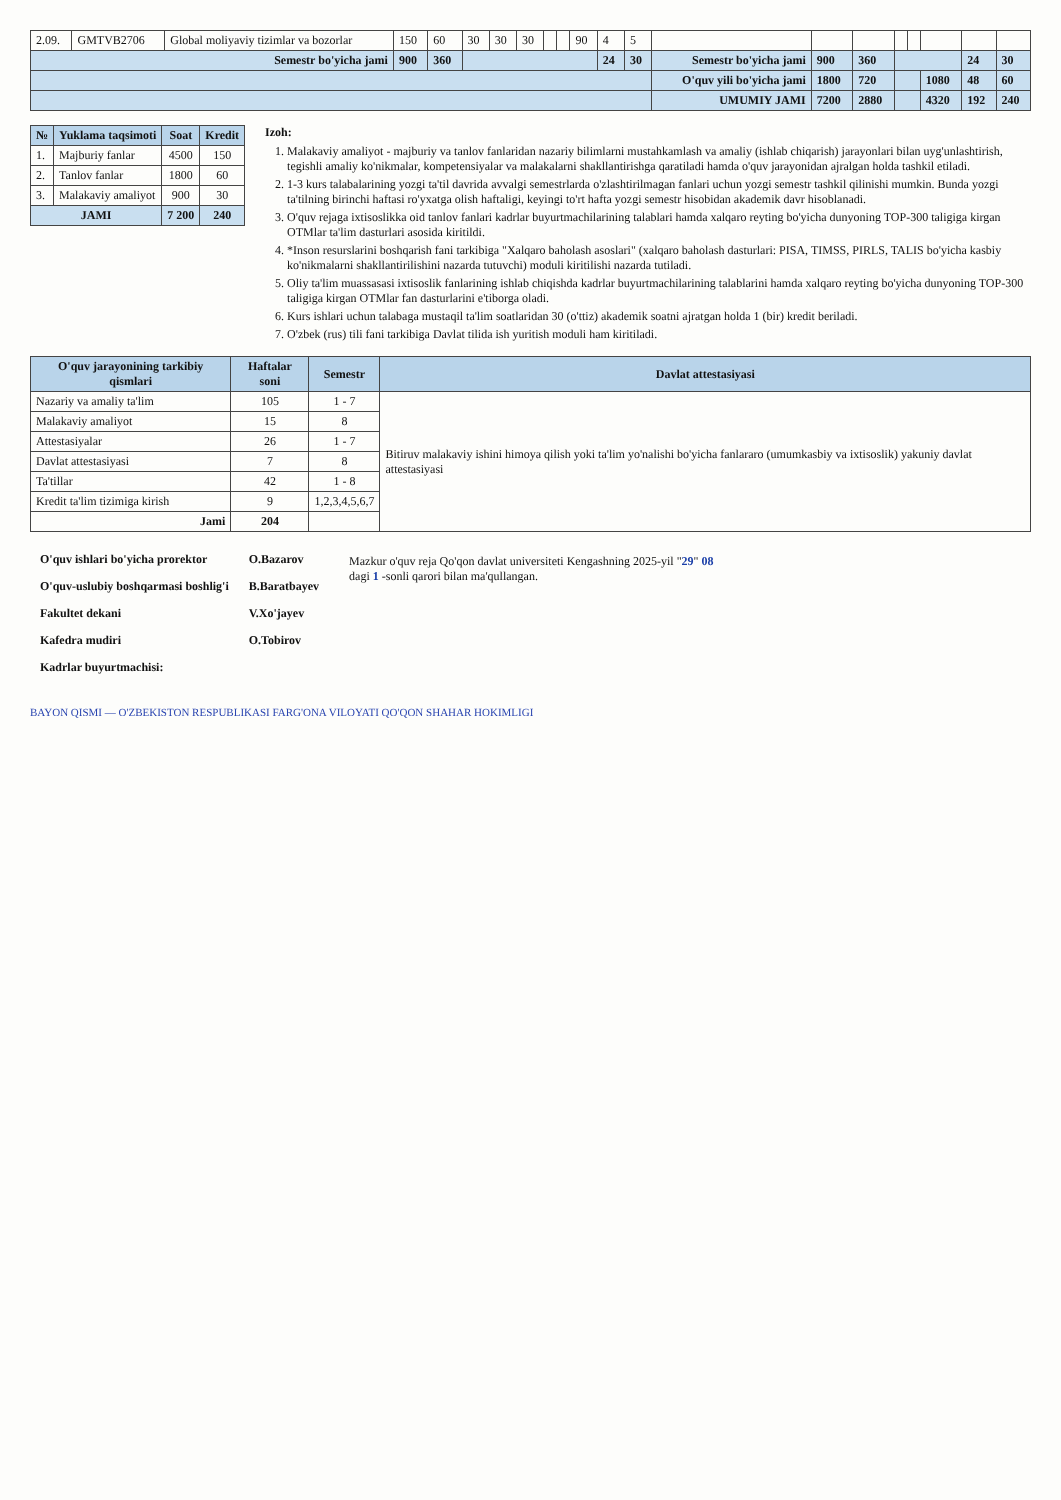| 2.09. | GMTVB2706 | Global moliyaviy tizimlar va bozorlar | 150 | 60 | 30 | 30 | 30 | | | 90 | 4 | 5 | | | | | | | | |
| Semestr bo'yicha jami | | | 900 | 360 | | | | | | | 24 | 30 | Semestr bo'yicha jami | 900 | 360 | | | | 24 | 30 |
| | | | | | | | | | | | | | O'quv yili bo'yicha jami | 1800 | 720 | | | 1080 | 48 | 60 |
| | | | | | | | | | | | | | UMUMIY JAMI | 7200 | 2880 | | | 4320 | 192 | 240 |
| № | Yuklama taqsimoti | Soat | Kredit |
| --- | --- | --- | --- |
| 1. | Majburiy fanlar | 4500 | 150 |
| 2. | Tanlov fanlar | 1800 | 60 |
| 3. | Malakaviy amaliyot | 900 | 30 |
| JAMI | | 7 200 | 240 |
Izoh:
1. Malakaviy amaliyot - majburiy va tanlov fanlaridan nazariy bilimlarni mustahkamlash va amaliy (ishlab chiqarish) jarayonlari bilan uyg'unlashtirish, tegishli amaliy ko'nikmalar, kompetensiyalar va malakalarni shakllantirishga qaratiladi hamda o'quv jarayonidan ajralgan holda tashkil etiladi.
2. 1-3 kurs talabalarining yozgi ta'til davrida avvalgi semestrlarda o'zlashtirilmagan fanlari uchun yozgi semestr tashkil qilinishi mumkin. Bunda yozgi ta'tilning birinchi haftasi ro'yxatga olish haftaligi, keyingi to'rt hafta yozgi semestr hisobidan akademik davr hisoblanadi.
3. O'quv rejaga ixtisoslikka oid tanlov fanlari kadrlar buyurtmachilarining talablari hamda xalqaro reyting bo'yicha dunyoning TOP-300 taligiga kirgan OTMlar ta'lim dasturlari asosida kiritildi.
4. *Inson resurslarini boshqarish fani tarkibiga "Xalqaro baholash asoslari" (xalqaro baholash dasturlari: PISA, TIMSS, PIRLS, TALIS bo'yicha kasbiy ko'nikmalarni shakllantirilishini nazarda tutuvchi) moduli kiritilishi nazarda tutiladi.
5. Oliy ta'lim muassasasi ixtisoslik fanlarining ishlab chiqishda kadrlar buyurtmachilarining talablarini hamda xalqaro reyting bo'yicha dunyoning TOP-300 taligiga kirgan OTMlar fan dasturlarini e'tiborga oladi.
6. Kurs ishlari uchun talabaga mustaqil ta'lim soatlaridan 30 (o'ttiz) akademik soatni ajratgan holda 1 (bir) kredit beriladi.
7. O'zbek (rus) tili fani tarkibiga Davlat tilida ish yuritish moduli ham kiritiladi.
| O'quv jarayonining tarkibiy qismlari | Haftalar soni | Semestr | Davlat attestasiyasi |
| --- | --- | --- | --- |
| Nazariy va amaliy ta'lim | 105 | 1 - 7 | Bitiruv malakaviy ishini himoya qilish yoki ta'lim yo'nalishi bo'yicha fanlararo (umumkasbiy va ixtisoslik) yakuniy davlat attestasiyasi |
| Malakaviy amaliyot | 15 | 8 | |
| Attestasiyalar | 26 | 1 - 7 | |
| Davlat attestasiyasi | 7 | 8 | |
| Ta'tillar | 42 | 1 - 8 | |
| Kredit ta'lim tizimiga kirish | 9 | 1,2,3,4,5,6,7 | |
| Jami | 204 | | |
| O'quv ishlari bo'yicha prorektor | O.Bazarov |
| O'quv-uslubiy boshqarmasi boshlig'i | B.Baratbayev |
| Fakultet dekani | V.Xo'jayev |
| Kafedra mudiri | O.Tobirov |
| Kadrlar buyurtmachisi: | |
Mazkur o'quv reja Qo'qon davlat universiteti Kengashning 2025-yil "29" 08
dagi 1 -sonli qarori bilan ma'qullangan.
BAYON QISMI — O'ZBEKISTON RESPUBLIKASI FARG'ONA VILOYATI QO'QON SHAHAR HOKIMLIGI